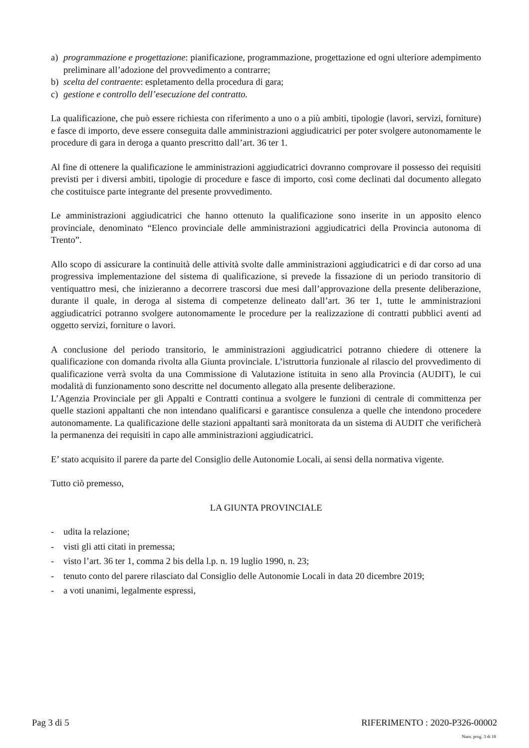a) programmazione e progettazione: pianificazione, programmazione, progettazione ed ogni ulteriore adempimento preliminare all’adozione del provvedimento a contrarre;
b) scelta del contraente: espletamento della procedura di gara;
c) gestione e controllo dell’esecuzione del contratto.
La qualificazione, che può essere richiesta con riferimento a uno o a più ambiti, tipologie (lavori, servizi, forniture) e fasce di importo, deve essere conseguita dalle amministrazioni aggiudicatrici per poter svolgere autonomamente le procedure di gara in deroga a quanto prescritto dall’art. 36 ter 1.
Al fine di ottenere la qualificazione le amministrazioni aggiudicatrici dovranno comprovare il possesso dei requisiti previsti per i diversi ambiti, tipologie di procedure e fasce di importo, così come declinati dal documento allegato che costituisce parte integrante del presente provvedimento.
Le amministrazioni aggiudicatrici che hanno ottenuto la qualificazione sono inserite in un apposito elenco provinciale, denominato “Elenco provinciale delle amministrazioni aggiudicatrici della Provincia autonoma di Trento”.
Allo scopo di assicurare la continuità delle attività svolte dalle amministrazioni aggiudicatrici e di dar corso ad una progressiva implementazione del sistema di qualificazione, si prevede la fissazione di un periodo transitorio di ventiquattro mesi, che inizieranno a decorrere trascorsi due mesi dall’approvazione della presente deliberazione, durante il quale, in deroga al sistema di competenze delineato dall’art. 36 ter 1, tutte le amministrazioni aggiudicatrici potranno svolgere autonomamente le procedure per la realizzazione di contratti pubblici aventi ad oggetto servizi, forniture o lavori.
A conclusione del periodo transitorio, le amministrazioni aggiudicatrici potranno chiedere di ottenere la qualificazione con domanda rivolta alla Giunta provinciale. L’istruttoria funzionale al rilascio del provvedimento di qualificazione verrà svolta da una Commissione di Valutazione istituita in seno alla Provincia (AUDIT), le cui modalità di funzionamento sono descritte nel documento allegato alla presente deliberazione.
L’Agenzia Provinciale per gli Appalti e Contratti continua a svolgere le funzioni di centrale di committenza per quelle stazioni appaltanti che non intendano qualificarsi e garantisce consulenza a quelle che intendono procedere autonomamente. La qualificazione delle stazioni appaltanti sarà monitorata da un sistema di AUDIT che verificherà la permanenza dei requisiti in capo alle amministrazioni aggiudicatrici.
E’ stato acquisito il parere da parte del Consiglio delle Autonomie Locali, ai sensi della normativa vigente.
Tutto ciò premesso,
LA GIUNTA PROVINCIALE
- udita la relazione;
- visti gli atti citati in premessa;
- visto l’art. 36 ter 1, comma 2 bis della l.p. n. 19 luglio 1990, n. 23;
- tenuto conto del parere rilasciato dal Consiglio delle Autonomie Locali in data 20 dicembre 2019;
- a voti unanimi, legalmente espressi,
Pag 3 di 5 RIFERIMENTO : 2020-P326-00002
Num. prog. 3 di 18